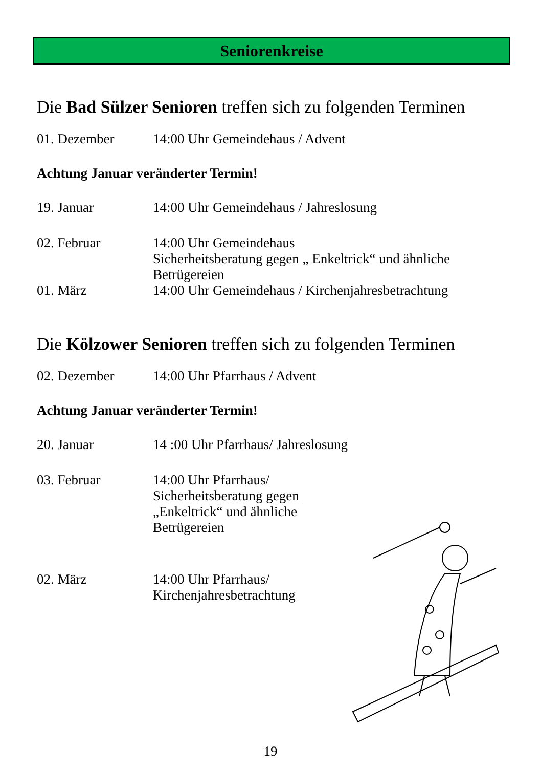Seniorenkreise
Die Bad Sülzer Senioren treffen sich zu folgenden Terminen
01. Dezember 14:00 Uhr Gemeindehaus / Advent
Achtung Januar veränderter Termin!
19. Januar 14:00 Uhr Gemeindehaus / Jahreslosung
02. Februar 14:00 Uhr Gemeindehaus
Sicherheitsberatung gegen „ Enkeltrick“ und ähnliche Betrügereien
01. März 14:00 Uhr Gemeindehaus / Kirchenjahresbetrachtung
Die Kölzower Senioren treffen sich zu folgenden Terminen
02. Dezember 14:00 Uhr Pfarrhaus / Advent
Achtung Januar veränderter Termin!
20. Januar 14 :00 Uhr Pfarrhaus/ Jahreslosung
03. Februar 14:00 Uhr Pfarrhaus/
Sicherheitsberatung gegen
„Enkeltrick“ und ähnliche
Betrügereien
02. März 14:00 Uhr Pfarrhaus/
Kirchenjahresbetrachtung
19